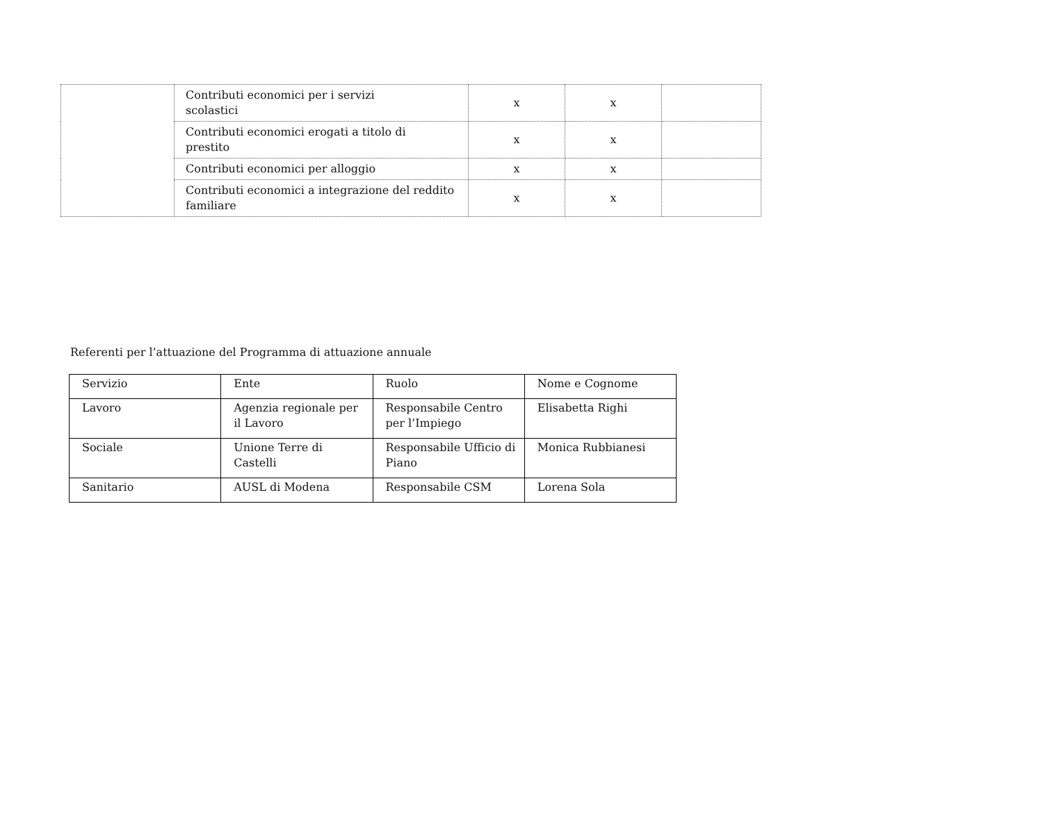| | Contributi economici per i servizi scolastici | x | x | |
| | Contributi economici erogati a titolo di prestito | x | x | |
| | Contributi economici per alloggio | x | x | |
| | Contributi economici a integrazione del reddito familiare | x | x | |
Referenti per l’attuazione del Programma di attuazione annuale
| Servizio | Ente | Ruolo | Nome e Cognome |
| --- | --- | --- | --- |
| Lavoro | Agenzia regionale per il Lavoro | Responsabile Centro per l’Impiego | Elisabetta Righi |
| Sociale | Unione Terre di Castelli | Responsabile Ufficio di Piano | Monica Rubbianesi |
| Sanitario | AUSL di Modena | Responsabile CSM | Lorena Sola |